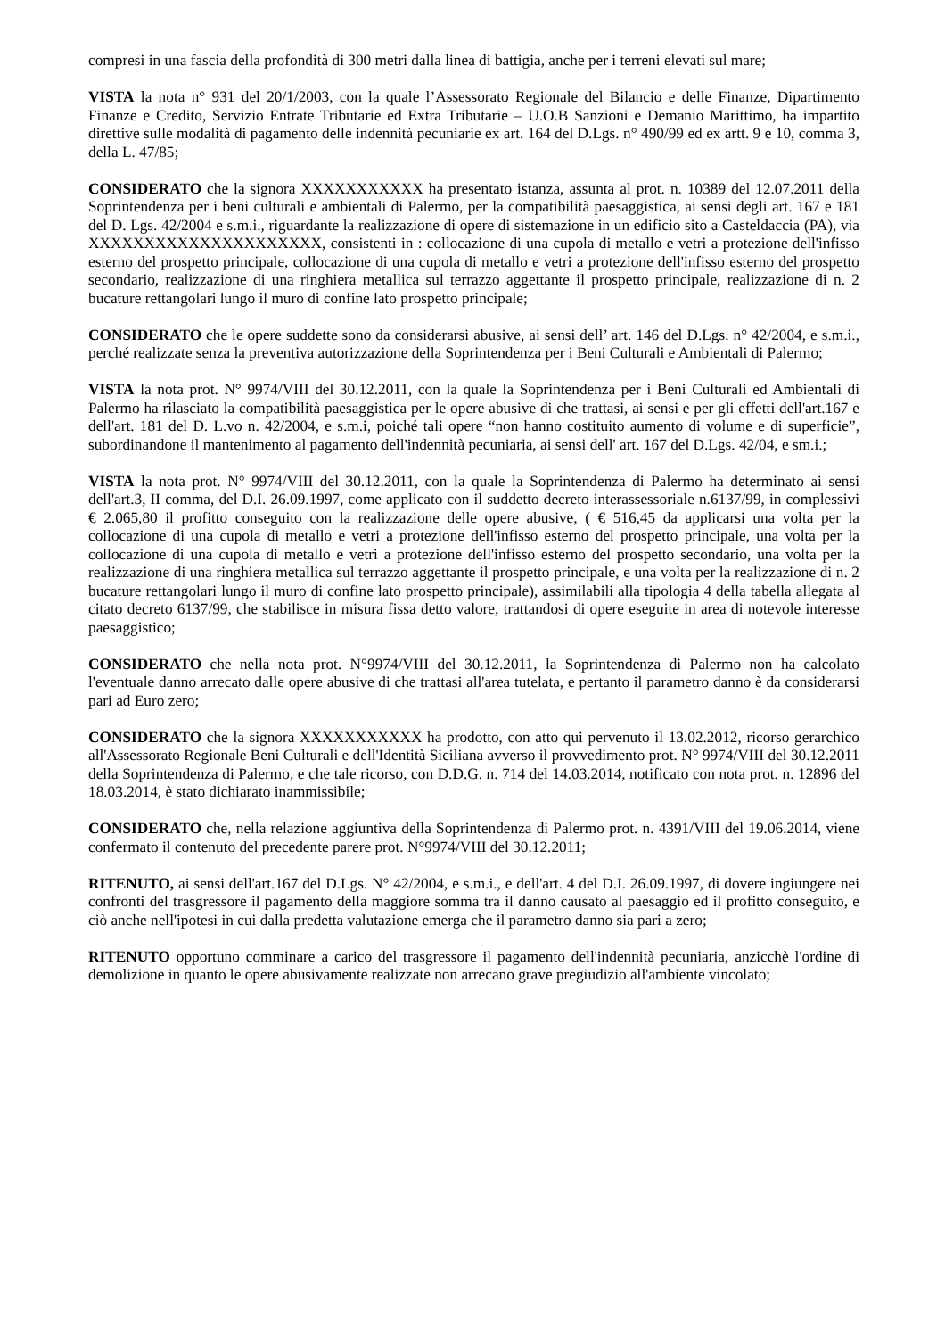compresi in una fascia della profondità di 300 metri dalla linea di battigia, anche per i terreni elevati sul mare;
VISTA la nota n° 931 del 20/1/2003, con la quale l’Assessorato Regionale del Bilancio e delle Finanze, Dipartimento Finanze e Credito, Servizio Entrate Tributarie ed Extra Tributarie – U.O.B Sanzioni e Demanio Marittimo, ha impartito direttive sulle modalità di pagamento delle indennità pecuniarie ex art. 164 del D.Lgs. n° 490/99 ed ex artt. 9 e 10, comma 3, della L. 47/85;
CONSIDERATO che la signora XXXXXXXXXXX ha presentato istanza, assunta al prot. n. 10389 del 12.07.2011 della Soprintendenza per i beni culturali e ambientali di Palermo, per la compatibilità paesaggistica, ai sensi degli art. 167 e 181 del D. Lgs. 42/2004 e s.m.i., riguardante la realizzazione di opere di sistemazione in un edificio sito a Casteldaccia (PA), via XXXXXXXXXXXXXXXXXXXXX, consistenti in : collocazione di una cupola di metallo e vetri a protezione dell'infisso esterno del prospetto principale, collocazione di una cupola di metallo e vetri a protezione dell'infisso esterno del prospetto secondario, realizzazione di una ringhiera metallica sul terrazzo aggettante il prospetto principale, realizzazione di n. 2 bucature rettangolari lungo il muro di confine lato prospetto principale;
CONSIDERATO che le opere suddette sono da considerarsi abusive, ai sensi dell’ art. 146 del D.Lgs. n° 42/2004, e s.m.i., perché realizzate senza la preventiva autorizzazione della Soprintendenza per i Beni Culturali e Ambientali di Palermo;
VISTA la nota prot. N° 9974/VIII del 30.12.2011, con la quale la Soprintendenza per i Beni Culturali ed Ambientali di Palermo ha rilasciato la compatibilità paesaggistica per le opere abusive di che trattasi, ai sensi e per gli effetti dell'art.167 e dell'art. 181 del D. L.vo n. 42/2004, e s.m.i, poiché tali opere “non hanno costituito aumento di volume e di superficie”, subordinandone il mantenimento al pagamento dell'indennità pecuniaria, ai sensi dell' art. 167 del D.Lgs. 42/04, e sm.i.;
VISTA la nota prot. N° 9974/VIII del 30.12.2011, con la quale la Soprintendenza di Palermo ha determinato ai sensi dell'art.3, II comma, del D.I. 26.09.1997, come applicato con il suddetto decreto interassessoriale n.6137/99, in complessivi € 2.065,80 il profitto conseguito con la realizzazione delle opere abusive, ( € 516,45 da applicarsi una volta per la collocazione di una cupola di metallo e vetri a protezione dell'infisso esterno del prospetto principale, una volta per la collocazione di una cupola di metallo e vetri a protezione dell'infisso esterno del prospetto secondario, una volta per la realizzazione di una ringhiera metallica sul terrazzo aggettante il prospetto principale, e una volta per la realizzazione di n. 2 bucature rettangolari lungo il muro di confine lato prospetto principale), assimilabili alla tipologia 4 della tabella allegata al citato decreto 6137/99, che stabilisce in misura fissa detto valore, trattandosi di opere eseguite in area di notevole interesse paesaggistico;
CONSIDERATO che nella nota prot. N°9974/VIII del 30.12.2011, la Soprintendenza di Palermo non ha calcolato l'eventuale danno arrecato dalle opere abusive di che trattasi all'area tutelata, e pertanto il parametro danno è da considerarsi pari ad Euro zero;
CONSIDERATO che la signora XXXXXXXXXXX ha prodotto, con atto qui pervenuto il 13.02.2012, ricorso gerarchico all'Assessorato Regionale Beni Culturali e dell'Identità Siciliana avverso il provvedimento prot. N° 9974/VIII del 30.12.2011 della Soprintendenza di Palermo, e che tale ricorso, con D.D.G. n. 714 del 14.03.2014, notificato con nota prot. n. 12896 del 18.03.2014, è stato dichiarato inammissibile;
CONSIDERATO che, nella relazione aggiuntiva della Soprintendenza di Palermo prot. n. 4391/VIII del 19.06.2014, viene confermato il contenuto del precedente parere prot. N°9974/VIII del 30.12.2011;
RITENUTO, ai sensi dell'art.167 del D.Lgs. N° 42/2004, e s.m.i., e dell'art. 4 del D.I. 26.09.1997, di dovere ingiungere nei confronti del trasgressore il pagamento della maggiore somma tra il danno causato al paesaggio ed il profitto conseguito, e ciò anche nell'ipotesi in cui dalla predetta valutazione emerga che il parametro danno sia pari a zero;
RITENUTO opportuno comminare a carico del trasgressore il pagamento dell'indennità pecuniaria, anzicchè l'ordine di demolizione in quanto le opere abusivamente realizzate non arrecano grave pregiudizio all'ambiente vincolato;